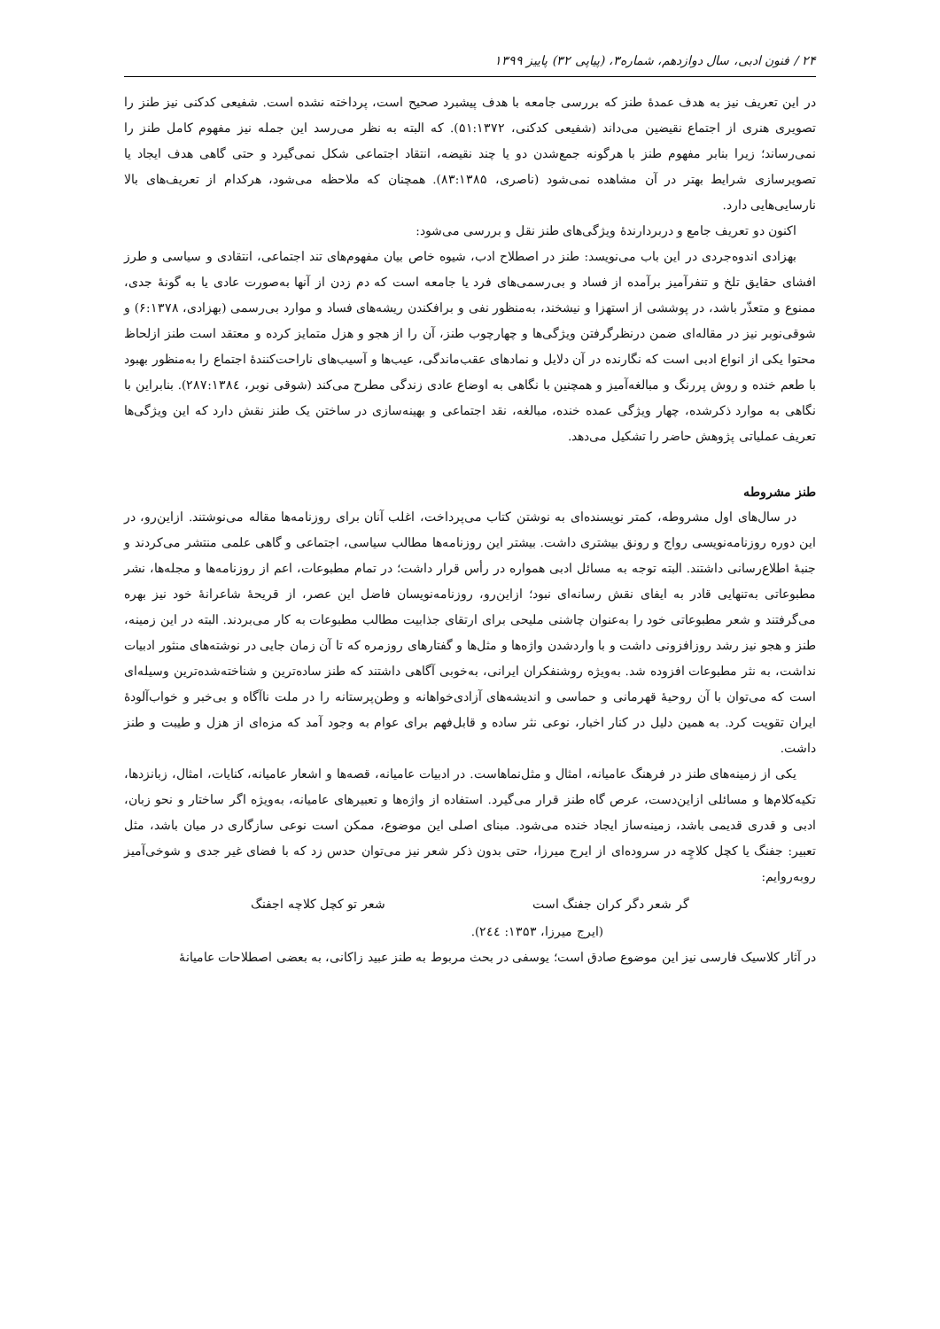۲۴ / فنون ادبی، سال دوازدهم، شماره۳، (پیاپی ۳۲) پاییز ۱۳۹۹
در این تعریف نیز به هدف عمدهٔ طنز که بررسی جامعه با هدف پیشبرد صحیح است، پرداخته نشده است. شفیعی کدکنی نیز طنز را تصویری هنری از اجتماع نقیضین می‌داند (شفیعی کدکنی، ۵۱:۱۳۷۲). که البته به نظر می‌رسد این جمله نیز مفهوم کامل طنز را نمی‌رساند؛ زیرا بنابر مفهوم طنز با هرگونه جمع‌شدن دو یا چند نقیضه، انتقاد اجتماعی شکل نمی‌گیرد و حتی گاهی هدف ایجاد یا تصویرسازی شرایط بهتر در آن مشاهده نمی‌شود (ناصری، ۸۳:۱۳۸۵). همچنان که ملاحظه می‌شود، هرکدام از تعریف‌های بالا نارسایی‌هایی دارد.
اکنون دو تعریف جامع و دربردارندهٔ ویژگی‌های طنز نقل و بررسی می‌شود:
بهزادی اندوه‌جردی در این باب می‌نویسد: طنز در اصطلاح ادب، شیوه خاص بیان مفهوم‌های تند اجتماعی، انتقادی و سیاسی و طرز افشای حقایق تلخ و تنفرآمیز برآمده از فساد و بی‌رسمی‌های فرد یا جامعه است که دم زدن از آنها به‌صورت عادی یا به گونهٔ جدی، ممنوع و متعذّر باشد، در پوششی از استهزا و نیشخند، به‌منظور نفی و برافکندن ریشه‌های فساد و موارد بی‌رسمی (بهزادی، ۶:۱۳۷۸) و شوقی‌نوبر نیز در مقاله‌ای ضمن درنظرگرفتن ویژگی‌ها و چهارچوب طنز، آن را از هجو و هزل متمایز کرده و معتقد است طنز ازلحاظ محتوا یکی از انواع ادبی است که نگارنده در آن دلایل و نمادهای عقب‌ماندگی، عیب‌ها و آسیب‌های ناراحت‌کنندهٔ اجتماع را به‌منظور بهبود با طعم خنده و روش پررنگ و مبالغه‌آمیز و همچنین با نگاهی به اوضاع عادی زندگی مطرح می‌کند (شوقی نوبر، ۲۸۷:۱۳۸٤). بنابراین با نگاهی به موارد ذکرشده، چهار ویژگی عمده خنده، مبالغه، نقد اجتماعی و بهینه‌سازی در ساختن یک طنز نقش دارد که این ویژگی‌ها تعریف عملیاتی پژوهش حاضر را تشکیل می‌دهد.
طنز مشروطه
در سال‌های اول مشروطه، کمتر نویسنده‌ای به نوشتن کتاب می‌پرداخت، اغلب آنان برای روزنامه‌ها مقاله می‌نوشتند. ازاین‌رو، در این دوره روزنامه‌نویسی رواج و رونق بیشتری داشت. بیشتر این روزنامه‌ها مطالب سیاسی، اجتماعی و گاهی علمی منتشر می‌کردند و جنبهٔ اطلاع‌رسانی داشتند. البته توجه به مسائل ادبی همواره در رأس قرار داشت؛ در تمام مطبوعات، اعم از روزنامه‌ها و مجله‌ها، نشر مطبوعاتی به‌تنهایی قادر به ایفای نقش رسانه‌ای نبود؛ ازاین‌رو، روزنامه‌نویسان فاضل این عصر، از قریحهٔ شاعرانهٔ خود نیز بهره می‌گرفتند و شعر مطبوعاتی خود را به‌عنوان چاشنی ملیحی برای ارتقای جذابیت مطالب مطبوعات به کار می‌بردند. البته در این زمینه، طنز و هجو نیز رشد روزافزونی داشت و با واردشدن واژه‌ها و مثل‌ها و گفتارهای روزمره که تا آن زمان جایی در نوشته‌های منثور ادبیات نداشت، به نثر مطبوعات افزوده شد. به‌ویژه روشنفکران ایرانی، به‌خوبی آگاهی داشتند که طنز ساده‌ترین و شناخته‌شده‌ترین وسیله‌ای است که می‌توان با آن روحیهٔ قهرمانی و حماسی و اندیشه‌های آزادی‌خواهانه و وطن‌پرستانه را در ملت ناآگاه و بی‌خبر و خواب‌آلودهٔ ایران تقویت کرد. به همین دلیل در کنار اخبار، نوعی نثر ساده و قابل‌فهم برای عوام به وجود آمد که مزه‌ای از هزل و طیبت و طنز داشت.
یکی از زمینه‌های طنز در فرهنگ عامیانه، امثال و مثل‌نماهاست. در ادبیات عامیانه، قصه‌ها و اشعار عامیانه، کنایات، امثال، زبانزدها، تکیه‌کلام‌ها و مسائلی ازاین‌دست، عرص گاه طنز قرار می‌گیرد. استفاده از واژه‌ها و تعبیرهای عامیانه، به‌ویژه اگر ساختار و نحو زبان، ادبی و قدری قدیمی باشد، زمینه‌ساز ایجاد خنده می‌شود. مبنای اصلی این موضوع، ممکن است نوعی سازگاری در میان باشد، مثل تعبیر: جفنگ یا کچل کلاچِه در سروده‌ای از ایرج میرزا، حتی بدون ذکر شعر نیز می‌توان حدس زد که با فضای غیر جدی و شوخی‌آمیز روبه‌روایم:
گر شعر دگر کران جفنگ است شعر تو کچل کلاچه اجفنگ
(ایرج میرزا، ۱۳۵۳: ۲٤٤).
در آثار کلاسیک فارسی نیز این موضوع صادق است؛ یوسفی در بحث مربوط به طنز عبید زاکانی، به بعضی اصطلاحات عامیانهٔ